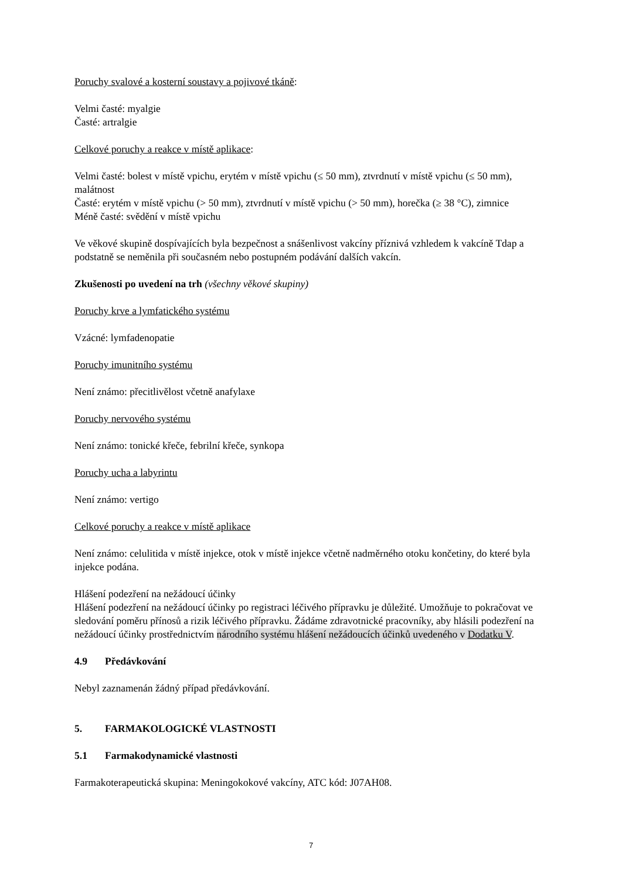Poruchy svalové a kosterní soustavy a pojivové tkáně:
Velmi časté: myalgie
Časté: artralgie
Celkové poruchy a reakce v místě aplikace:
Velmi časté: bolest v místě vpichu, erytém v místě vpichu (≤ 50 mm), ztvrdnutí v místě vpichu (≤ 50 mm), malátnost
Časté: erytém v místě vpichu (> 50 mm), ztvrdnutí v místě vpichu (> 50 mm), horečka (≥ 38 °C), zimnice
Méně časté: svědění v místě vpichu
Ve věkové skupině dospívajících byla bezpečnost a snášenlivost vakcíny příznivá vzhledem k vakcíně Tdap a podstatně se neměnila při současném nebo postupném podávání dalších vakcín.
Zkušenosti po uvedení na trh (všechny věkové skupiny)
Poruchy krve a lymfatického systému
Vzácné: lymfadenopatie
Poruchy imunitního systému
Není známo: přecitlivělost včetně anafylaxe
Poruchy nervového systému
Není známo: tonické křeče, febrilní křeče, synkopa
Poruchy ucha a labyrintu
Není známo: vertigo
Celkové poruchy a reakce v místě aplikace
Není známo: celulitida v místě injekce, otok v místě injekce včetně nadměrného otoku končetiny, do které byla injekce podána.
Hlášení podezření na nežádoucí účinky
Hlášení podezření na nežádoucí účinky po registraci léčivého přípravku je důležité. Umožňuje to pokračovat ve sledování poměru přínosů a rizik léčivého přípravku. Žádáme zdravotnické pracovníky, aby hlásili podezření na nežádoucí účinky prostřednictvím národního systému hlášení nežádoucích účinků uvedeného v Dodatku V.
4.9 Předávkování
Nebyl zaznamenán žádný případ předávkování.
5. FARMAKOLOGICKÉ VLASTNOSTI
5.1 Farmakodynamické vlastnosti
Farmakoterapeutická skupina: Meningokokové vakcíny, ATC kód: J07AH08.
7